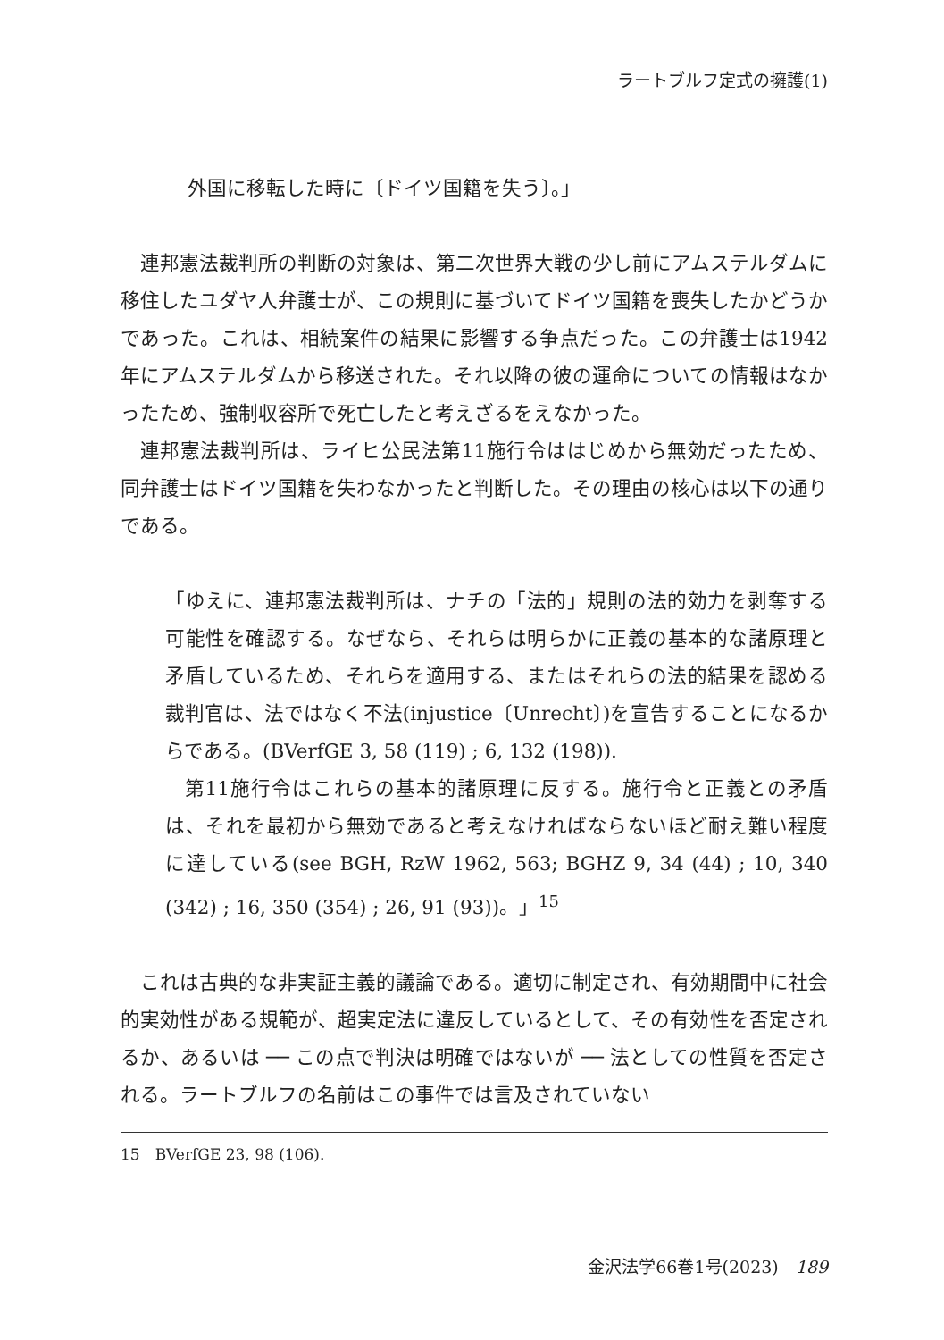ラートブルフ定式の擁護(1)
外国に移転した時に〔ドイツ国籍を失う〕。」
連邦憲法裁判所の判断の対象は、第二次世界大戦の少し前にアムステルダムに移住したユダヤ人弁護士が、この規則に基づいてドイツ国籍を喪失したかどうかであった。これは、相続案件の結果に影響する争点だった。この弁護士は1942年にアムステルダムから移送された。それ以降の彼の運命についての情報はなかったため、強制収容所で死亡したと考えざるをえなかった。
連邦憲法裁判所は、ライヒ公民法第11施行令ははじめから無効だったため、同弁護士はドイツ国籍を失わなかったと判断した。その理由の核心は以下の通りである。
「ゆえに、連邦憲法裁判所は、ナチの「法的」規則の法的効力を剥奪する可能性を確認する。なぜなら、それらは明らかに正義の基本的な諸原理と矛盾しているため、それらを適用する、またはそれらの法的結果を認める裁判官は、法ではなく不法(injustice〔Unrecht〕)を宣告することになるからである。(BVerfGE 3, 58 (119) ; 6, 132 (198)).
第11施行令はこれらの基本的諸原理に反する。施行令と正義との矛盾は、それを最初から無効であると考えなければならないほど耐え難い程度に達している(see BGH, RzW 1962, 563; BGHZ 9, 34 (44) ; 10, 340 (342) ; 16, 350 (354) ; 26, 91 (93))。」<sup>15</sup>
これは古典的な非実証主義的議論である。適切に制定され、有効期間中に社会的実効性がある規範が、超実定法に違反しているとして、その有効性を否定されるか、あるいは ── この点で判決は明確ではないが ── 法としての性質を否定される。ラートブルフの名前はこの事件では言及されていない
15　BVerfGE 23, 98 (106).
金沢法学66巻1号(2023)　189